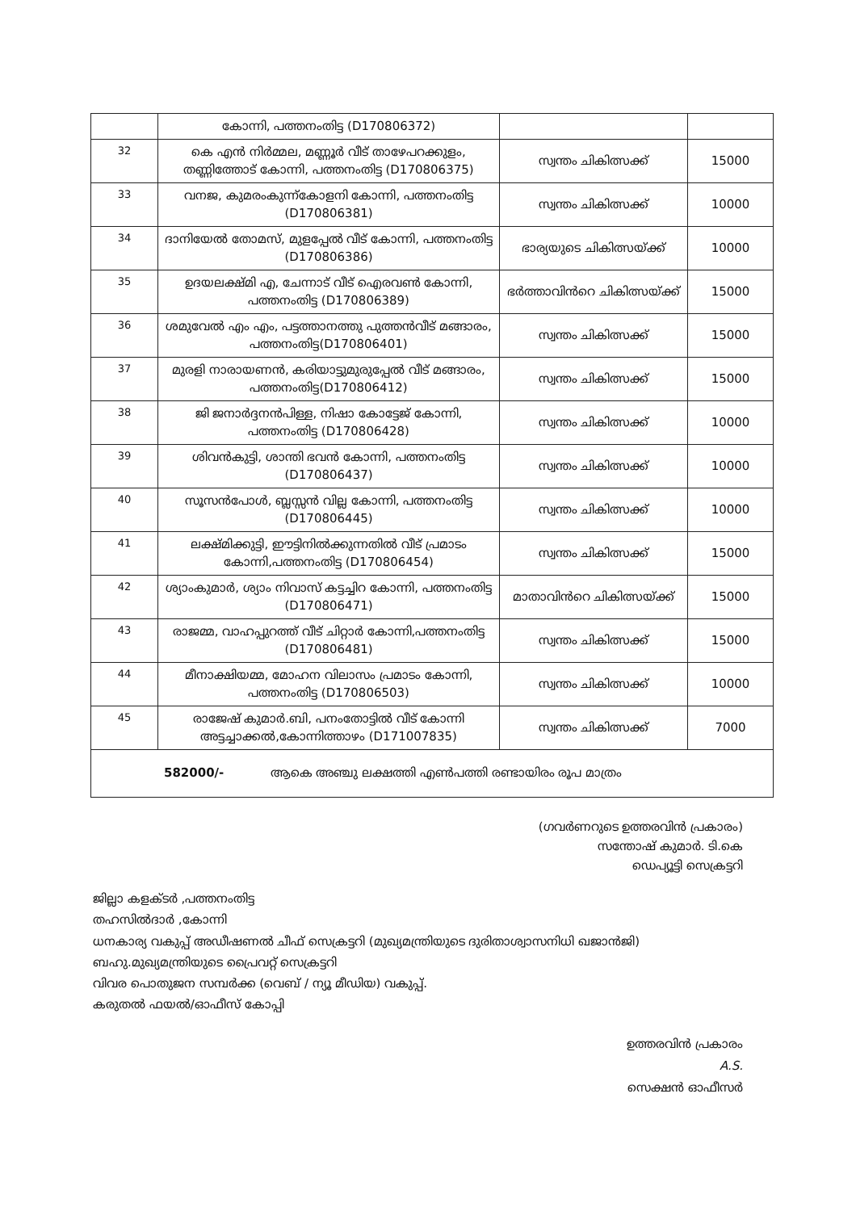| | കോന്നി, പത്തനംതിട്ട (D170806372) | | |
| 32 | കെ എൻ നിർമ്മല, മണ്ണൂർ വീട് താഴേപറക്കുളം, തണ്ണിത്തോട് കോന്നി, പത്തനംതിട്ട (D170806375) | സ്വന്തം ചികിത്സക്ക് | 15000 |
| 33 | വനജ, കുമരംകുന്ന്കോളനി കോന്നി, പത്തനംതിട്ട (D170806381) | സ്വന്തം ചികിത്സക്ക് | 10000 |
| 34 | ദാനിയേൽ തോമസ്, മുളപ്പേൽ വീട് കോന്നി, പത്തനംതിട്ട (D170806386) | ഭാര്യയുടെ ചികിത്സയ്ക്ക് | 10000 |
| 35 | ഉദയലക്ഷ്മി എ, ചേന്നാട് വീട് ഐരവൺ കോന്നി, പത്തനംതിട്ട (D170806389) | ഭർത്താവിൻറെ ചികിത്സയ്ക്ക് | 15000 |
| 36 | ശമുവേൽ എം എം, പട്ടത്താനത്തു പുത്തൻവീട് മങ്ങാരം, പത്തനംതിട്ട(D170806401) | സ്വന്തം ചികിത്സക്ക് | 15000 |
| 37 | മുരളി നാരായണൻ, കരിയാട്ടുമുരുപ്പേൽ വീട് മങ്ങാരം, പത്തനംതിട്ട(D170806412) | സ്വന്തം ചികിത്സക്ക് | 15000 |
| 38 | ജി ജനാർദ്ദനൻപിള്ള, നിഷാ കോട്ടേജ് കോന്നി, പത്തനംതിട്ട (D170806428) | സ്വന്തം ചികിത്സക്ക് | 10000 |
| 39 | ശിവൻകുട്ടി, ശാന്തി ഭവൻ കോന്നി, പത്തനംതിട്ട (D170806437) | സ്വന്തം ചികിത്സക്ക് | 10000 |
| 40 | സൂസൻപോൾ, ബ്ലസ്സൻ വില്ല കോന്നി, പത്തനംതിട്ട (D170806445) | സ്വന്തം ചികിത്സക്ക് | 10000 |
| 41 | ലക്ഷ്മിക്കുട്ടി, ഈട്ടിനിൽക്കുന്നതിൽ വീട് പ്രമാടം കോന്നി,പത്തനംതിട്ട (D170806454) | സ്വന്തം ചികിത്സക്ക് | 15000 |
| 42 | ശ്യാംകുമാർ, ശ്യാം നിവാസ് കട്ടച്ചിറ കോന്നി, പത്തനംതിട്ട (D170806471) | മാതാവിൻറെ ചികിത്സയ്ക്ക് | 15000 |
| 43 | രാജമ്മ, വാഹപ്പുറത്ത് വീട് ചിറ്റാർ കോന്നി,പത്തനംതിട്ട (D170806481) | സ്വന്തം ചികിത്സക്ക് | 15000 |
| 44 | മീനാക്ഷിയമ്മ, മോഹന വിലാസം പ്രമാടം കോന്നി, പത്തനംതിട്ട (D170806503) | സ്വന്തം ചികിത്സക്ക് | 10000 |
| 45 | രാജേഷ് കുമാർ.ബി, പനംതോട്ടിൽ വീട് കോന്നി അട്ടച്ചാക്കൽ,കോന്നിത്താഴം (D171007835) | സ്വന്തം ചികിത്സക്ക് | 7000 |
| 582000/- ആകെ അഞ്ചു ലക്ഷത്തി എൺപത്തി രണ്ടായിരം രൂപ മാത്രം | | | |
(ഗവർണറുടെ ഉത്തരവിൻ പ്രകാരം)
സന്തോഷ് കുമാർ. ടി.കെ
ഡെപ്യൂട്ടി സെക്രട്ടറി
ജില്ലാ കളക്ടർ ,പത്തനംതിട്ട
തഹസിൽദാർ ,കോന്നി
ധനകാര്യ വകുപ്പ് അഡീഷണൽ ചീഫ് സെക്രട്ടറി (മുഖ്യമന്ത്രിയുടെ ദുരിതാശ്വാസനിധി ഖജാൻജി)
ബഹു.മുഖ്യമന്ത്രിയുടെ പ്രൈവറ്റ് സെക്രട്ടറി
വിവര പൊതുജന സമ്പർക്ക (വെബ് / ന്യൂ മീഡിയ) വകുപ്പ്.
കരുതൽ ഫയൽ/ഓഫീസ് കോപ്പി
ഉത്തരവിൻ പ്രകാരം
A.S.
സെക്ഷൻ ഓഫീസർ